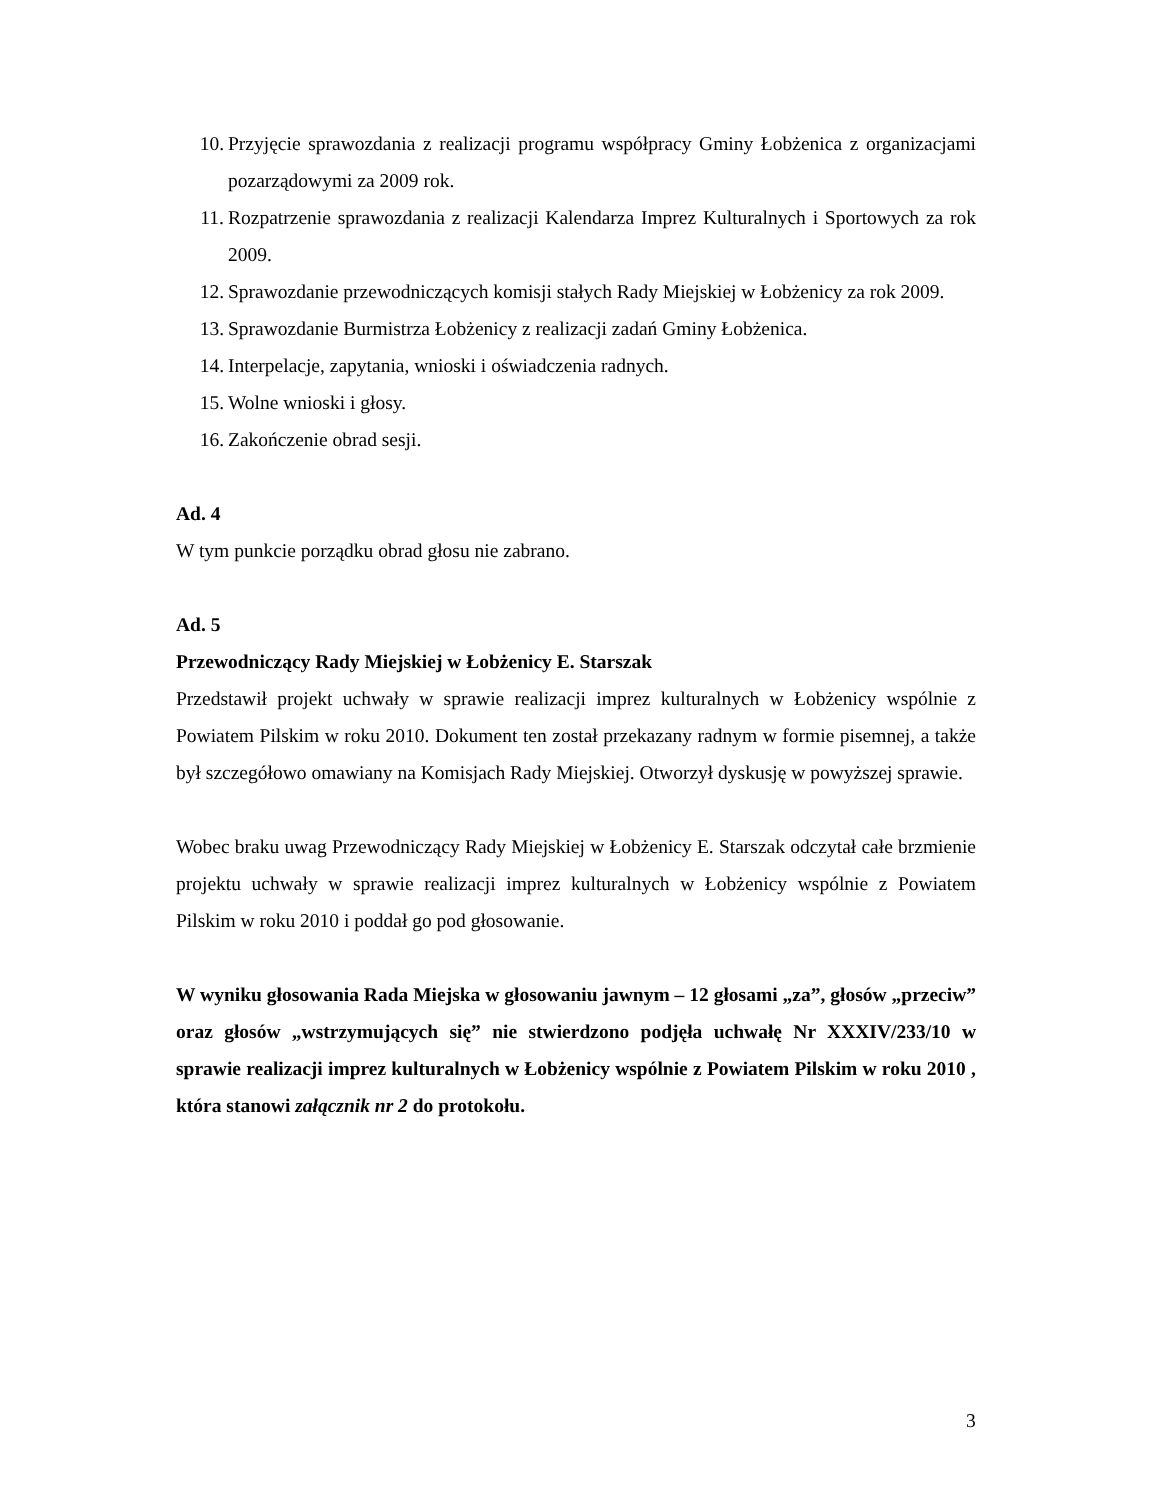10. Przyjęcie sprawozdania z realizacji programu współpracy Gminy Łobżenica z organizacjami pozarządowymi za 2009 rok.
11. Rozpatrzenie sprawozdania z realizacji Kalendarza Imprez Kulturalnych i Sportowych za rok 2009.
12. Sprawozdanie przewodniczących komisji stałych Rady Miejskiej w Łobżenicy za rok 2009.
13. Sprawozdanie Burmistrza Łobżenicy z realizacji zadań Gminy Łobżenica.
14. Interpelacje, zapytania, wnioski i oświadczenia radnych.
15. Wolne wnioski i głosy.
16. Zakończenie obrad sesji.
Ad. 4
W tym punkcie porządku obrad głosu nie zabrano.
Ad. 5
Przewodniczący Rady Miejskiej w Łobżenicy E. Starszak
Przedstawił projekt uchwały w sprawie realizacji imprez kulturalnych w Łobżenicy wspólnie z Powiatem Pilskim w roku 2010. Dokument ten został przekazany radnym w formie pisemnej, a także był szczegółowo omawiany na Komisjach Rady Miejskiej. Otworzył dyskusję w powyższej sprawie.
Wobec braku uwag Przewodniczący Rady Miejskiej w Łobżenicy E. Starszak odczytał całe brzmienie projektu uchwały w sprawie realizacji imprez kulturalnych w Łobżenicy wspólnie z Powiatem Pilskim w roku 2010 i poddał go pod głosowanie.
W wyniku głosowania Rada Miejska w głosowaniu jawnym – 12 głosami „za”, głosów „przeciw” oraz głosów „wstrzymujących się” nie stwierdzono podjęła uchwałę Nr XXXIV/233/10 w sprawie realizacji imprez kulturalnych w Łobżenicy wspólnie z Powiatem Pilskim w roku 2010 , która stanowi załącznik nr 2 do protokołu.
3